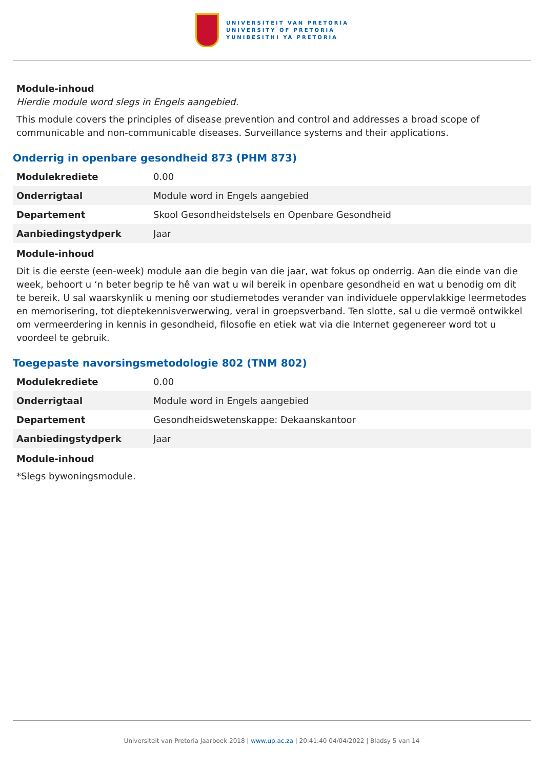UNIVERSITEIT VAN PRETORIA
UNIVERSITY OF PRETORIA
YUNIBESITHI YA PRETORIA
Module-inhoud
Hierdie module word slegs in Engels aangebied.
This module covers the principles of disease prevention and control and addresses a broad scope of communicable and non-communicable diseases. Surveillance systems and their applications.
Onderrig in openbare gesondheid 873 (PHM 873)
| Modulekrediete | 0.00 |
| Onderrigtaal | Module word in Engels aangebied |
| Departement | Skool Gesondheidstelsels en Openbare Gesondheid |
| Aanbiedingstydperk | Jaar |
Module-inhoud
Dit is die eerste (een-week) module aan die begin van die jaar, wat fokus op onderrig. Aan die einde van die week, behoort u ‘n beter begrip te hê van wat u wil bereik in openbare gesondheid en wat u benodig om dit te bereik. U sal waarskynlik u mening oor studiemetodes verander van individuele oppervlakkige leermetodes en memorisering, tot dieptekennisverwerwing, veral in groepsverband. Ten slotte, sal u die vermoë ontwikkel om vermeerdering in kennis in gesondheid, filosofie en etiek wat via die Internet gegenereer word tot u voordeel te gebruik.
Toegepaste navorsingsmetodologie 802 (TNM 802)
| Modulekrediete | 0.00 |
| Onderrigtaal | Module word in Engels aangebied |
| Departement | Gesondheidswetenskappe: Dekaanskantoor |
| Aanbiedingstydperk | Jaar |
Module-inhoud
*Slegs bywoningsmodule.
Universiteit van Pretoria Jaarboek 2018 | www.up.ac.za | 20:41:40 04/04/2022 | Bladsy 5 van 14